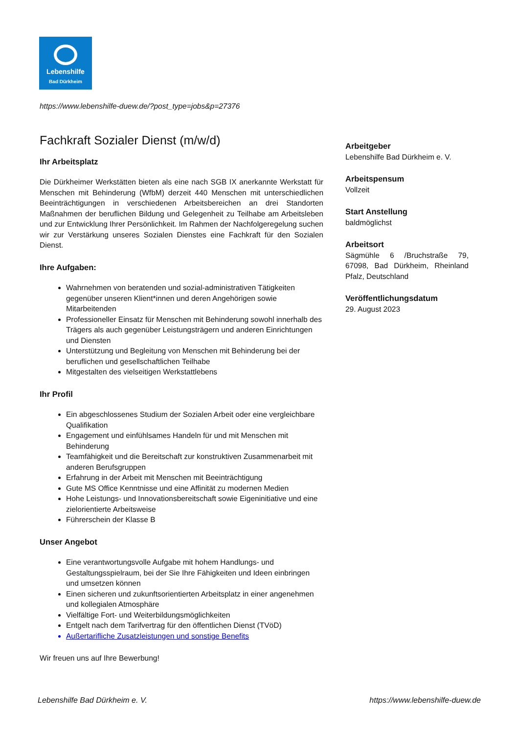Lebenshilfe
Bad Dürkheim
https://www.lebenshilfe-duew.de/?post_type=jobs&p=27376
Fachkraft Sozialer Dienst (m/w/d)
Ihr Arbeitsplatz
Die Dürkheimer Werkstätten bieten als eine nach SGB IX anerkannte Werkstatt für Menschen mit Behinderung (WfbM) derzeit 440 Menschen mit unterschiedlichen Beeinträchtigungen in verschiedenen Arbeitsbereichen an drei Standorten Maßnahmen der beruflichen Bildung und Gelegenheit zu Teilhabe am Arbeitsleben und zur Entwicklung Ihrer Persönlichkeit. Im Rahmen der Nachfolgeregelung suchen wir zur Verstärkung unseres Sozialen Dienstes eine Fachkraft für den Sozialen Dienst.
Ihre Aufgaben:
Wahrnehmen von beratenden und sozial-administrativen Tätigkeiten gegenüber unseren Klient*innen und deren Angehörigen sowie Mitarbeitenden
Professioneller Einsatz für Menschen mit Behinderung sowohl innerhalb des Trägers als auch gegenüber Leistungsträgern und anderen Einrichtungen und Diensten
Unterstützung und Begleitung von Menschen mit Behinderung bei der beruflichen und gesellschaftlichen Teilhabe
Mitgestalten des vielseitigen Werkstattlebens
Ihr Profil
Ein abgeschlossenes Studium der Sozialen Arbeit oder eine vergleichbare Qualifikation
Engagement und einfühlsames Handeln für und mit Menschen mit Behinderung
Teamfähigkeit und die Bereitschaft zur konstruktiven Zusammenarbeit mit anderen Berufsgruppen
Erfahrung in der Arbeit mit Menschen mit Beeinträchtigung
Gute MS Office Kenntnisse und eine Affinität zu modernen Medien
Hohe Leistungs- und Innovationsbereitschaft sowie Eigeninitiative und eine zielorientierte Arbeitsweise
Führerschein der Klasse B
Unser Angebot
Eine verantwortungsvolle Aufgabe mit hohem Handlungs- und Gestaltungsspielraum, bei der Sie Ihre Fähigkeiten und Ideen einbringen und umsetzen können
Einen sicheren und zukunftsorientierten Arbeitsplatz in einer angenehmen und kollegialen Atmosphäre
Vielfältige Fort- und Weiterbildungsmöglichkeiten
Entgelt nach dem Tarifvertrag für den öffentlichen Dienst (TVöD)
Außertarifliche Zusatzleistungen und sonstige Benefits
Wir freuen uns auf Ihre Bewerbung!
Arbeitgeber
Lebenshilfe Bad Dürkheim e. V.
Arbeitspensum
Vollzeit
Start Anstellung
baldmöglichst
Arbeitsort
Sägmühle 6 /Bruchstraße 79, 67098, Bad Dürkheim, Rheinland Pfalz, Deutschland
Veröffentlichungsdatum
29. August 2023
Lebenshilfe Bad Dürkheim e. V.
https://www.lebenshilfe-duew.de